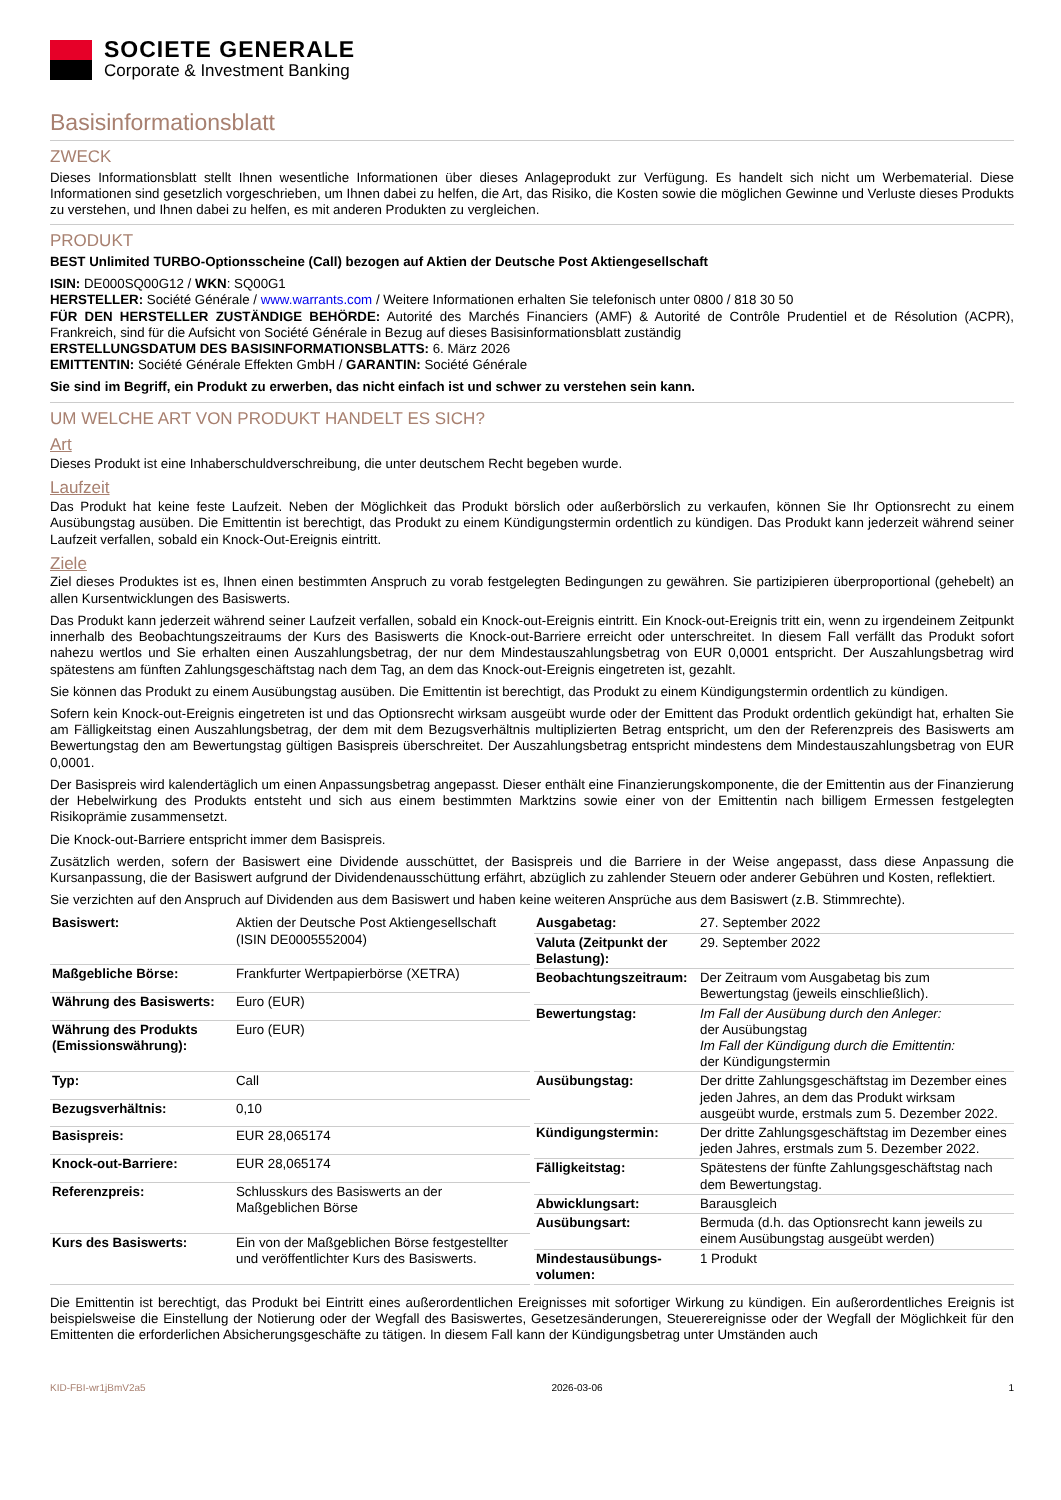SOCIETE GENERALE
Corporate & Investment Banking
Basisinformationsblatt
ZWECK
Dieses Informationsblatt stellt Ihnen wesentliche Informationen über dieses Anlageprodukt zur Verfügung. Es handelt sich nicht um Werbematerial. Diese Informationen sind gesetzlich vorgeschrieben, um Ihnen dabei zu helfen, die Art, das Risiko, die Kosten sowie die möglichen Gewinne und Verluste dieses Produkts zu verstehen, und Ihnen dabei zu helfen, es mit anderen Produkten zu vergleichen.
PRODUKT
BEST Unlimited TURBO-Optionsscheine (Call) bezogen auf Aktien der Deutsche Post Aktiengesellschaft
ISIN: DE000SQ00G12 / WKN: SQ00G1
HERSTELLER: Société Générale / www.warrants.com / Weitere Informationen erhalten Sie telefonisch unter 0800 / 818 30 50
FÜR DEN HERSTELLER ZUSTÄNDIGE BEHÖRDE: Autorité des Marchés Financiers (AMF) & Autorité de Contrôle Prudentiel et de Résolution (ACPR), Frankreich, sind für die Aufsicht von Société Générale in Bezug auf dieses Basisinformationsblatt zuständig
ERSTELLUNGSDATUM DES BASISINFORMATIONSBLATTS: 6. März 2026
EMITTENTIN: Société Générale Effekten GmbH / GARANTIN: Société Générale
Sie sind im Begriff, ein Produkt zu erwerben, das nicht einfach ist und schwer zu verstehen sein kann.
UM WELCHE ART VON PRODUKT HANDELT ES SICH?
Art
Dieses Produkt ist eine Inhaberschuldverschreibung, die unter deutschem Recht begeben wurde.
Laufzeit
Das Produkt hat keine feste Laufzeit. Neben der Möglichkeit das Produkt börslich oder außerbörslich zu verkaufen, können Sie Ihr Optionsrecht zu einem Ausübungstag ausüben. Die Emittentin ist berechtigt, das Produkt zu einem Kündigungstermin ordentlich zu kündigen. Das Produkt kann jederzeit während seiner Laufzeit verfallen, sobald ein Knock-Out-Ereignis eintritt.
Ziele
Ziel dieses Produktes ist es, Ihnen einen bestimmten Anspruch zu vorab festgelegten Bedingungen zu gewähren. Sie partizipieren überproportional (gehebelt) an allen Kursentwicklungen des Basiswerts.
Das Produkt kann jederzeit während seiner Laufzeit verfallen, sobald ein Knock-out-Ereignis eintritt. Ein Knock-out-Ereignis tritt ein, wenn zu irgendeinem Zeitpunkt innerhalb des Beobachtungszeitraums der Kurs des Basiswerts die Knock-out-Barriere erreicht oder unterschreitet. In diesem Fall verfällt das Produkt sofort nahezu wertlos und Sie erhalten einen Auszahlungsbetrag, der nur dem Mindestauszahlungsbetrag von EUR 0,0001 entspricht. Der Auszahlungsbetrag wird spätestens am fünften Zahlungsgeschäftstag nach dem Tag, an dem das Knock-out-Ereignis eingetreten ist, gezahlt.
Sie können das Produkt zu einem Ausübungstag ausüben. Die Emittentin ist berechtigt, das Produkt zu einem Kündigungstermin ordentlich zu kündigen.
Sofern kein Knock-out-Ereignis eingetreten ist und das Optionsrecht wirksam ausgeübt wurde oder der Emittent das Produkt ordentlich gekündigt hat, erhalten Sie am Fälligkeitstag einen Auszahlungsbetrag, der dem mit dem Bezugsverhältnis multiplizierten Betrag entspricht, um den der Referenzpreis des Basiswerts am Bewertungstag den am Bewertungstag gültigen Basispreis überschreitet. Der Auszahlungsbetrag entspricht mindestens dem Mindestauszahlungsbetrag von EUR 0,0001.
Der Basispreis wird kalendertäglich um einen Anpassungsbetrag angepasst. Dieser enthält eine Finanzierungskomponente, die der Emittentin aus der Finanzierung der Hebelwirkung des Produkts entsteht und sich aus einem bestimmten Marktzins sowie einer von der Emittentin nach billigem Ermessen festgelegten Risikoprämie zusammensetzt.
Die Knock-out-Barriere entspricht immer dem Basispreis.
Zusätzlich werden, sofern der Basiswert eine Dividende ausschüttet, der Basispreis und die Barriere in der Weise angepasst, dass diese Anpassung die Kursanpassung, die der Basiswert aufgrund der Dividendenausschüttung erfährt, abzüglich zu zahlender Steuern oder anderer Gebühren und Kosten, reflektiert.
Sie verzichten auf den Anspruch auf Dividenden aus dem Basiswert und haben keine weiteren Ansprüche aus dem Basiswert (z.B. Stimmrechte).
| Basiswert: | Aktien der Deutsche Post Aktiengesellschaft (ISIN DE0005552004) |
| Maßgebliche Börse: | Frankfurter Wertpapierbörse (XETRA) |
| Währung des Basiswerts: | Euro (EUR) |
| Währung des Produkts (Emissionswährung): | Euro (EUR) |
| Typ: | Call |
| Bezugsverhältnis: | 0,10 |
| Basispreis: | EUR 28,065174 |
| Knock-out-Barriere: | EUR 28,065174 |
| Referenzpreis: | Schlusskurs des Basiswerts an der Maßgeblichen Börse |
| Kurs des Basiswerts: | Ein von der Maßgeblichen Börse festgestellter und veröffentlichter Kurs des Basiswerts. |
| Ausgabetag: | 27. September 2022 |
| Valuta (Zeitpunkt der Belastung): | 29. September 2022 |
| Beobachtungszeitraum: | Der Zeitraum vom Ausgabetag bis zum Bewertungstag (jeweils einschließlich). |
| Bewertungstag: | Im Fall der Ausübung durch den Anleger: der Ausübungstag Im Fall der Kündigung durch die Emittentin: der Kündigungstermin |
| Ausübungstag: | Der dritte Zahlungsgeschäftstag im Dezember eines jeden Jahres, an dem das Produkt wirksam ausgeübt wurde, erstmals zum 5. Dezember 2022. |
| Kündigungstermin: | Der dritte Zahlungsgeschäftstag im Dezember eines jeden Jahres, erstmals zum 5. Dezember 2022. |
| Fälligkeitstag: | Spätestens der fünfte Zahlungsgeschäftstag nach dem Bewertungstag. |
| Abwicklungsart: | Barausgleich |
| Ausübungsart: | Bermuda (d.h. das Optionsrecht kann jeweils zu einem Ausübungstag ausgeübt werden) |
| Mindestausübungs-volumen: | 1 Produkt |
Die Emittentin ist berechtigt, das Produkt bei Eintritt eines außerordentlichen Ereignisses mit sofortiger Wirkung zu kündigen. Ein außerordentliches Ereignis ist beispielsweise die Einstellung der Notierung oder der Wegfall des Basiswertes, Gesetzesänderungen, Steuerereignisse oder der Wegfall der Möglichkeit für den Emittenten die erforderlichen Absicherungsgeschäfte zu tätigen. In diesem Fall kann der Kündigungsbetrag unter Umständen auch
KID-FBI-wr1jBmV2a5 2026-03-06 1